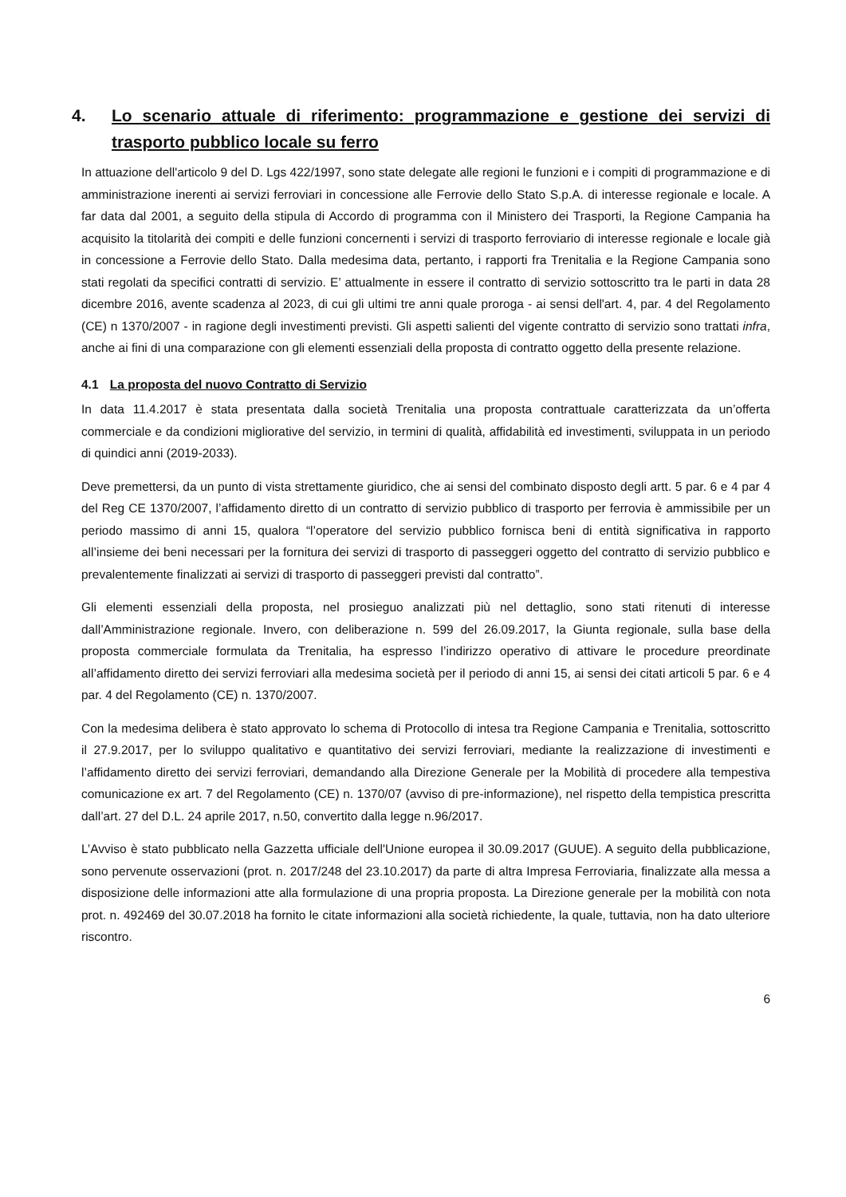4. Lo scenario attuale di riferimento: programmazione e gestione dei servizi di trasporto pubblico locale su ferro
In attuazione dell'articolo 9 del D. Lgs 422/1997, sono state delegate alle regioni le funzioni e i compiti di programmazione e di amministrazione inerenti ai servizi ferroviari in concessione alle Ferrovie dello Stato S.p.A. di interesse regionale e locale. A far data dal 2001, a seguito della stipula di Accordo di programma con il Ministero dei Trasporti, la Regione Campania ha acquisito la titolarità dei compiti e delle funzioni concernenti i servizi di trasporto ferroviario di interesse regionale e locale già in concessione a Ferrovie dello Stato. Dalla medesima data, pertanto, i rapporti fra Trenitalia e la Regione Campania sono stati regolati da specifici contratti di servizio. E’ attualmente in essere il contratto di servizio sottoscritto tra le parti in data 28 dicembre 2016, avente scadenza al 2023, di cui gli ultimi tre anni quale proroga - ai sensi dell'art. 4, par. 4 del Regolamento (CE) n 1370/2007 - in ragione degli investimenti previsti. Gli aspetti salienti del vigente contratto di servizio sono trattati infra, anche ai fini di una comparazione con gli elementi essenziali della proposta di contratto oggetto della presente relazione.
4.1 La proposta del nuovo Contratto di Servizio
In data 11.4.2017 è stata presentata dalla società Trenitalia una proposta contrattuale caratterizzata da un’offerta commerciale e da condizioni migliorative del servizio, in termini di qualità, affidabilità ed investimenti, sviluppata in un periodo di quindici anni (2019-2033).
Deve premettersi, da un punto di vista strettamente giuridico, che ai sensi del combinato disposto degli artt. 5 par. 6 e 4 par 4 del Reg CE 1370/2007, l’affidamento diretto di un contratto di servizio pubblico di trasporto per ferrovia è ammissibile per un periodo massimo di anni 15, qualora “l’operatore del servizio pubblico fornisca beni di entità significativa in rapporto all’insieme dei beni necessari per la fornitura dei servizi di trasporto di passeggeri oggetto del contratto di servizio pubblico e prevalentemente finalizzati ai servizi di trasporto di passeggeri previsti dal contratto”.
Gli elementi essenziali della proposta, nel prosieguo analizzati più nel dettaglio, sono stati ritenuti di interesse dall’Amministrazione regionale. Invero, con deliberazione n. 599 del 26.09.2017, la Giunta regionale, sulla base della proposta commerciale formulata da Trenitalia, ha espresso l’indirizzo operativo di attivare le procedure preordinate all’affidamento diretto dei servizi ferroviari alla medesima società per il periodo di anni 15, ai sensi dei citati articoli 5 par. 6 e 4 par. 4 del Regolamento (CE) n. 1370/2007.
Con la medesima delibera è stato approvato lo schema di Protocollo di intesa tra Regione Campania e Trenitalia, sottoscritto il 27.9.2017, per lo sviluppo qualitativo e quantitativo dei servizi ferroviari, mediante la realizzazione di investimenti e l’affidamento diretto dei servizi ferroviari, demandando alla Direzione Generale per la Mobilità di procedere alla tempestiva comunicazione ex art. 7 del Regolamento (CE) n. 1370/07 (avviso di pre-informazione), nel rispetto della tempistica prescritta dall’art. 27 del D.L. 24 aprile 2017, n.50, convertito dalla legge n.96/2017.
L’Avviso è stato pubblicato nella Gazzetta ufficiale dell'Unione europea il 30.09.2017 (GUUE). A seguito della pubblicazione, sono pervenute osservazioni (prot. n. 2017/248 del 23.10.2017) da parte di altra Impresa Ferroviaria, finalizzate alla messa a disposizione delle informazioni atte alla formulazione di una propria proposta. La Direzione generale per la mobilità con nota prot. n. 492469 del 30.07.2018 ha fornito le citate informazioni alla società richiedente, la quale, tuttavia, non ha dato ulteriore riscontro.
6